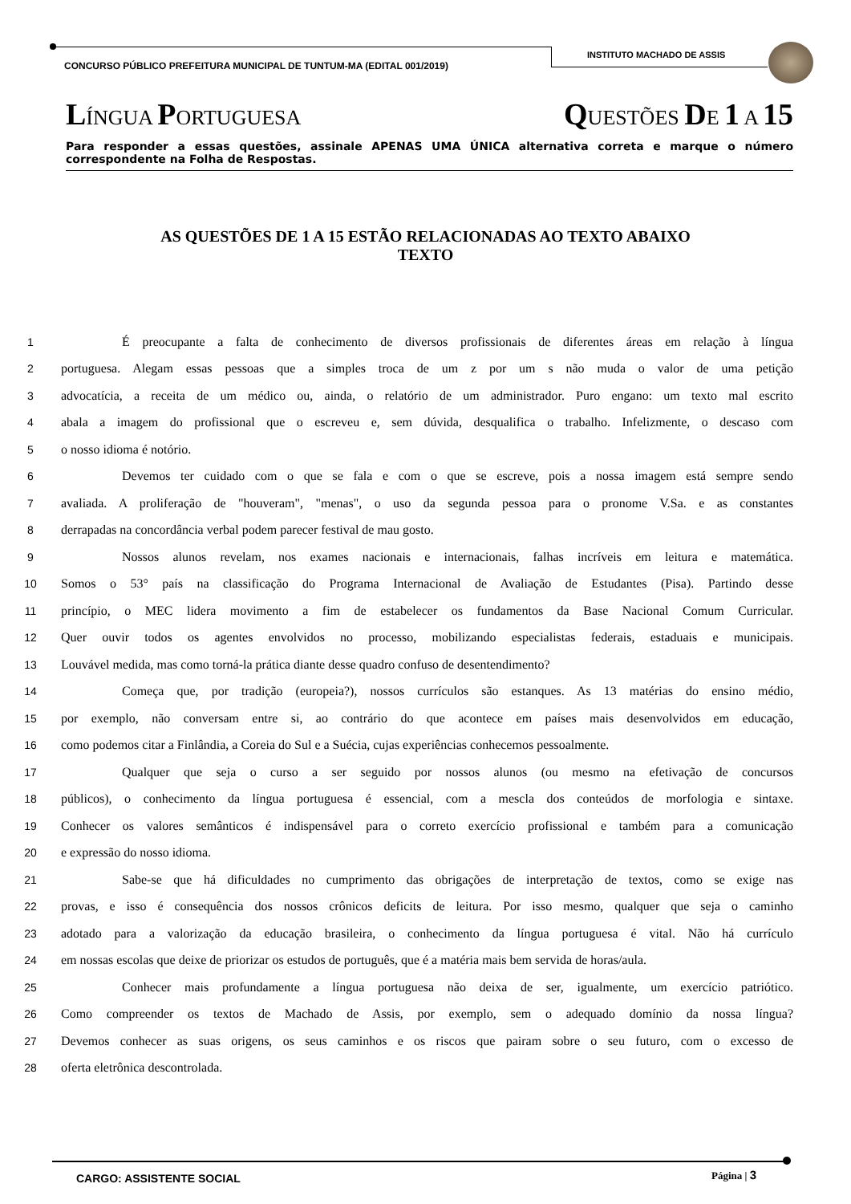CONCURSO PÚBLICO PREFEITURA MUNICIPAL DE TUNTUM-MA (EDITAL 001/2019)
INSTITUTO MACHADO DE ASSIS
LÍNGUA PORTUGUESA QUESTÕES DE 1 A 15
Para responder a essas questões, assinale APENAS UMA ÚNICA alternativa correta e marque o número correspondente na Folha de Respostas.
AS QUESTÕES DE 1 A 15 ESTÃO RELACIONADAS AO TEXTO ABAIXO
TEXTO
1 É preocupante a falta de conhecimento de diversos profissionais de diferentes áreas em relação à língua
2 portuguesa. Alegam essas pessoas que a simples troca de um z por um s não muda o valor de uma petição
3 advocatícia, a receita de um médico ou, ainda, o relatório de um administrador. Puro engano: um texto mal escrito
4 abala a imagem do profissional que o escreveu e, sem dúvida, desqualifica o trabalho. Infelizmente, o descaso com
5 o nosso idioma é notório.
6 Devemos ter cuidado com o que se fala e com o que se escreve, pois a nossa imagem está sempre sendo
7 avaliada. A proliferação de "houveram", "menas", o uso da segunda pessoa para o pronome V.Sa. e as constantes
8 derrapadas na concordância verbal podem parecer festival de mau gosto.
9 Nossos alunos revelam, nos exames nacionais e internacionais, falhas incríveis em leitura e matemática.
10 Somos o 53° país na classificação do Programa Internacional de Avaliação de Estudantes (Pisa). Partindo desse
11 princípio, o MEC lidera movimento a fim de estabelecer os fundamentos da Base Nacional Comum Curricular.
12 Quer ouvir todos os agentes envolvidos no processo, mobilizando especialistas federais, estaduais e municipais.
13 Louvável medida, mas como torná-la prática diante desse quadro confuso de desentendimento?
14 Começa que, por tradição (europeia?), nossos currículos são estanques. As 13 matérias do ensino médio,
15 por exemplo, não conversam entre si, ao contrário do que acontece em países mais desenvolvidos em educação,
16 como podemos citar a Finlândia, a Coreia do Sul e a Suécia, cujas experiências conhecemos pessoalmente.
17 Qualquer que seja o curso a ser seguido por nossos alunos (ou mesmo na efetivação de concursos
18 públicos), o conhecimento da língua portuguesa é essencial, com a mescla dos conteúdos de morfologia e sintaxe.
19 Conhecer os valores semânticos é indispensável para o correto exercício profissional e também para a comunicação
20 e expressão do nosso idioma.
21 Sabe-se que há dificuldades no cumprimento das obrigações de interpretação de textos, como se exige nas
22 provas, e isso é consequência dos nossos crônicos deficits de leitura. Por isso mesmo, qualquer que seja o caminho
23 adotado para a valorização da educação brasileira, o conhecimento da língua portuguesa é vital. Não há currículo
24 em nossas escolas que deixe de priorizar os estudos de português, que é a matéria mais bem servida de horas/aula.
25 Conhecer mais profundamente a língua portuguesa não deixa de ser, igualmente, um exercício patriótico.
26 Como compreender os textos de Machado de Assis, por exemplo, sem o adequado domínio da nossa língua?
27 Devemos conhecer as suas origens, os seus caminhos e os riscos que pairam sobre o seu futuro, com o excesso de
28 oferta eletrônica descontrolada.
CARGO: ASSISTENTE SOCIAL Página | 3